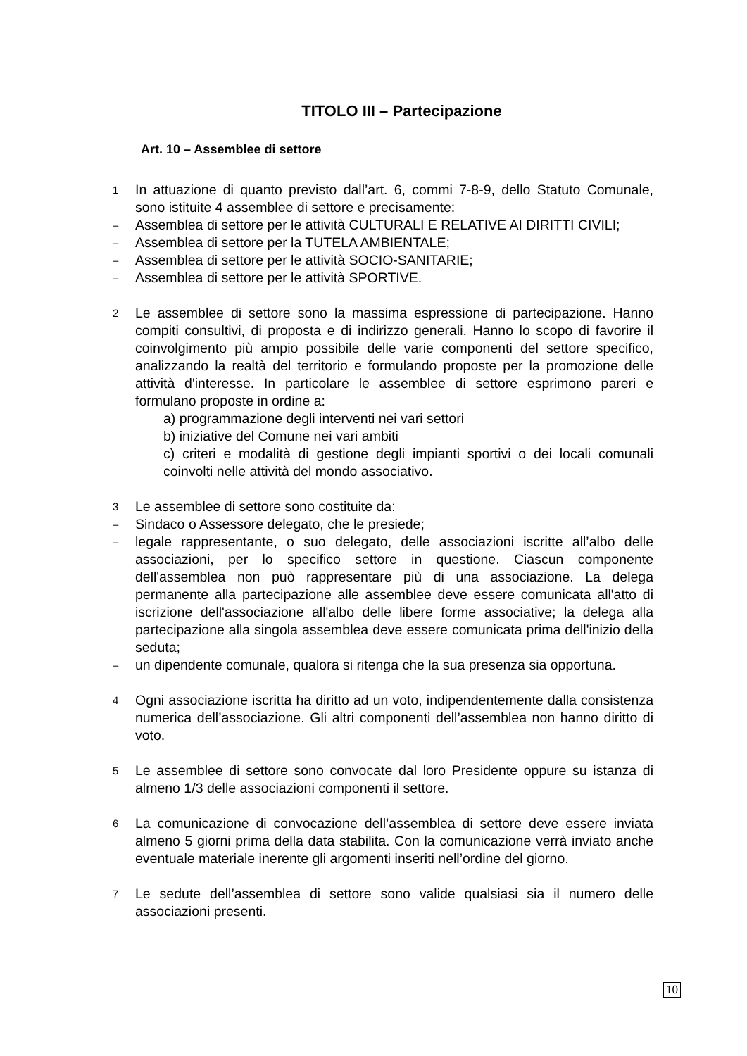TITOLO III – Partecipazione
Art. 10 – Assemblee di settore
1 In attuazione di quanto previsto dall’art. 6, commi 7-8-9, dello Statuto Comunale, sono istituite 4 assemblee di settore e precisamente:
– Assemblea di settore per le attività CULTURALI E RELATIVE AI DIRITTI CIVILI;
– Assemblea di settore per la TUTELA AMBIENTALE;
– Assemblea di settore per le attività SOCIO-SANITARIE;
– Assemblea di settore per le attività SPORTIVE.
2 Le assemblee di settore sono la massima espressione di partecipazione. Hanno compiti consultivi, di proposta e di indirizzo generali. Hanno lo scopo di favorire il coinvolgimento più ampio possibile delle varie componenti del settore specifico, analizzando la realtà del territorio e formulando proposte per la promozione delle attività d'interesse. In particolare le assemblee di settore esprimono pareri e formulano proposte in ordine a:
a) programmazione degli interventi nei vari settori
b) iniziative del Comune nei vari ambiti
c) criteri e modalità di gestione degli impianti sportivi o dei locali comunali coinvolti nelle attività del mondo associativo.
3 Le assemblee di settore sono costituite da:
– Sindaco o Assessore delegato, che le presiede;
– legale rappresentante, o suo delegato, delle associazioni iscritte all’albo delle associazioni, per lo specifico settore in questione. Ciascun componente dell'assemblea non può rappresentare più di una associazione. La delega permanente alla partecipazione alle assemblee deve essere comunicata all'atto di iscrizione dell'associazione all'albo delle libere forme associative; la delega alla partecipazione alla singola assemblea deve essere comunicata prima dell'inizio della seduta;
– un dipendente comunale, qualora si ritenga che la sua presenza sia opportuna.
4 Ogni associazione iscritta ha diritto ad un voto, indipendentemente dalla consistenza numerica dell’associazione. Gli altri componenti dell’assemblea non hanno diritto di voto.
5 Le assemblee di settore sono convocate dal loro Presidente oppure su istanza di almeno 1/3 delle associazioni componenti il settore.
6 La comunicazione di convocazione dell’assemblea di settore deve essere inviata almeno 5 giorni prima della data stabilita. Con la comunicazione verrà inviato anche eventuale materiale inerente gli argomenti inseriti nell’ordine del giorno.
7 Le sedute dell’assemblea di settore sono valide qualsiasi sia il numero delle associazioni presenti.
10